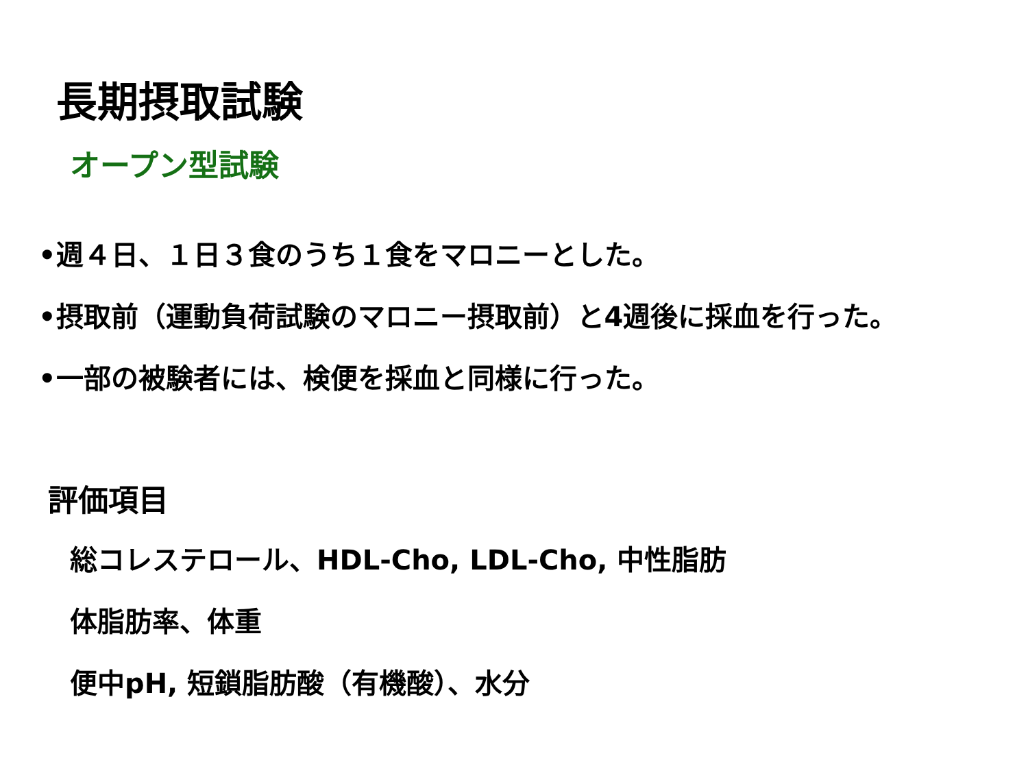長期摂取試験
オープン型試験
•週４日、１日３食のうち１食をマロニーとした。
•摂取前（運動負荷試験のマロニー摂取前）と4週後に採血を行った。
•一部の被験者には、検便を採血と同様に行った。
評価項目
総コレステロール、HDL-Cho, LDL-Cho, 中性脂肪
体脂肪率、体重
便中pH, 短鎖脂肪酸（有機酸）、水分